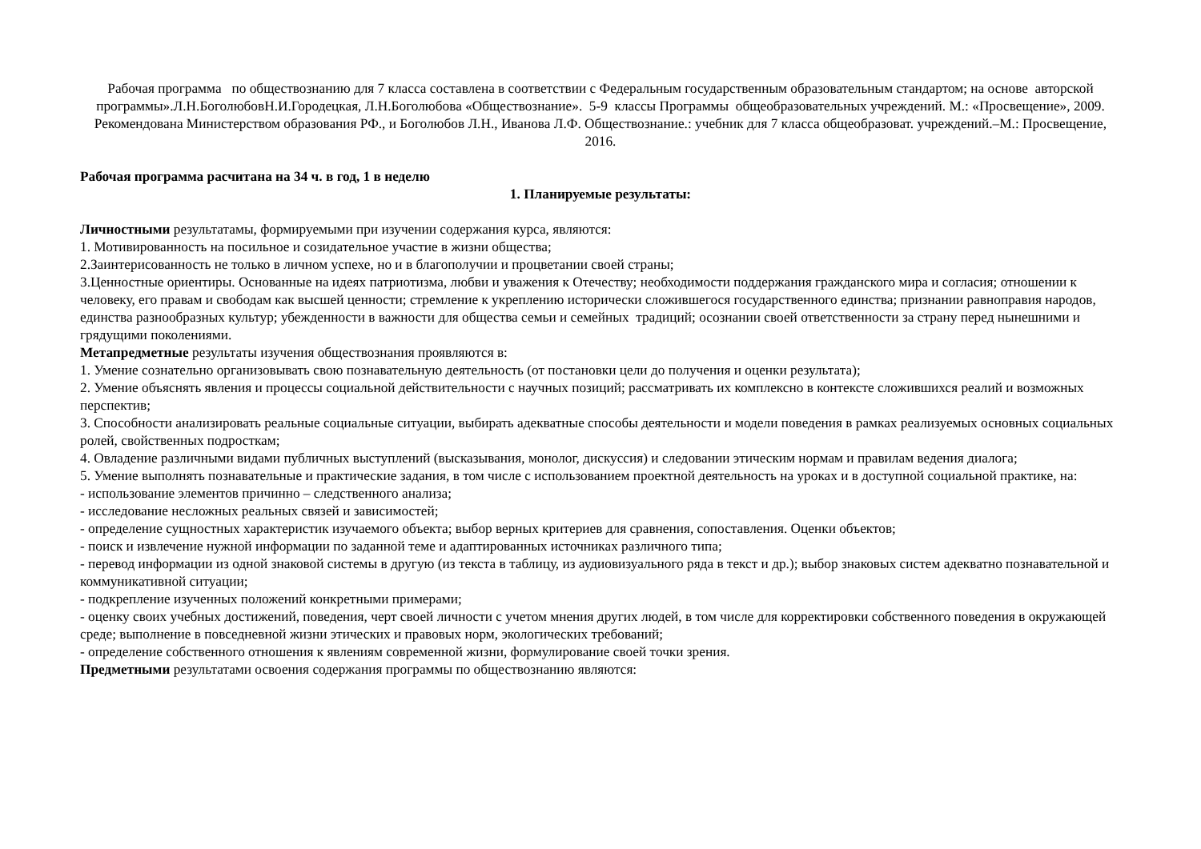Рабочая программа по обществознанию для 7 класса составлена в соответствии с Федеральным государственным образовательным стандартом; на основе авторской программы».Л.Н.БоголюбовН.И.Городецкая, Л.Н.Боголюбова «Обществознание». 5-9 классы Программы общеобразовательных учреждений. М.: «Просвещение», 2009. Рекомендована Министерством образования РФ., и Боголюбов Л.Н., Иванова Л.Ф. Обществознание.: учебник для 7 класса общеобразоват. учреждений.–М.: Просвещение, 2016.
Рабочая программа расчитана на 34 ч. в год, 1 в неделю
1. Планируемые результаты:
Личностными результатамы, формируемыми при изучении содержания курса, являются:
1. Мотивированность на посильное и созидательное участие в жизни общества;
2.Заинтерисованность не только в личном успехе, но и в благополучии и процветании своей страны;
3.Ценностные ориентиры. Основанные на идеях патриотизма, любви и уважения к Отечеству; необходимости поддержания гражданского мира и согласия; отношении к человеку, его правам и свободам как высшей ценности; стремление к укреплению исторически сложившегося государственного единства; признании равноправия народов, единства разнообразных культур; убежденности в важности для общества семьи и семейных традиций; осознании своей ответственности за страну перед нынешними и грядущими поколениями.
Метапредметные результаты изучения обществознания проявляются в:
1. Умение сознательно организовывать свою познавательную деятельность (от постановки цели до получения и оценки результата);
2. Умение объяснять явления и процессы социальной действительности с научных позиций; рассматривать их комплексно в контексте сложившихся реалий и возможных перспектив;
3. Способности анализировать реальные социальные ситуации, выбирать адекватные способы деятельности и модели поведения в рамках реализуемых основных социальных ролей, свойственных подросткам;
4. Овладение различными видами публичных выступлений (высказывания, монолог, дискуссия) и следовании этическим нормам и правилам ведения диалога;
5. Умение выполнять познавательные и практические задания, в том числе с использованием проектной деятельность на уроках и в доступной социальной практике, на:
- использование элементов причинно – следственного анализа;
- исследование несложных реальных связей и зависимостей;
- определение сущностных характеристик изучаемого объекта; выбор верных критериев для сравнения, сопоставления. Оценки объектов;
- поиск и извлечение нужной информации по заданной теме и адаптированных источниках различного типа;
- перевод информации из одной знаковой системы в другую (из текста в таблицу, из аудиовизуального ряда в текст и др.); выбор знаковых систем адекватно познавательной и коммуникативной ситуации;
- подкрепление изученных положений конкретными примерами;
- оценку своих учебных достижений, поведения, черт своей личности с учетом мнения других людей, в том числе для корректировки собственного поведения в окружающей среде; выполнение в повседневной жизни этических и правовых норм, экологических требований;
- определение собственного отношения к явлениям современной жизни, формулирование своей точки зрения.
Предметными результатами освоения содержания программы по обществознанию являются: